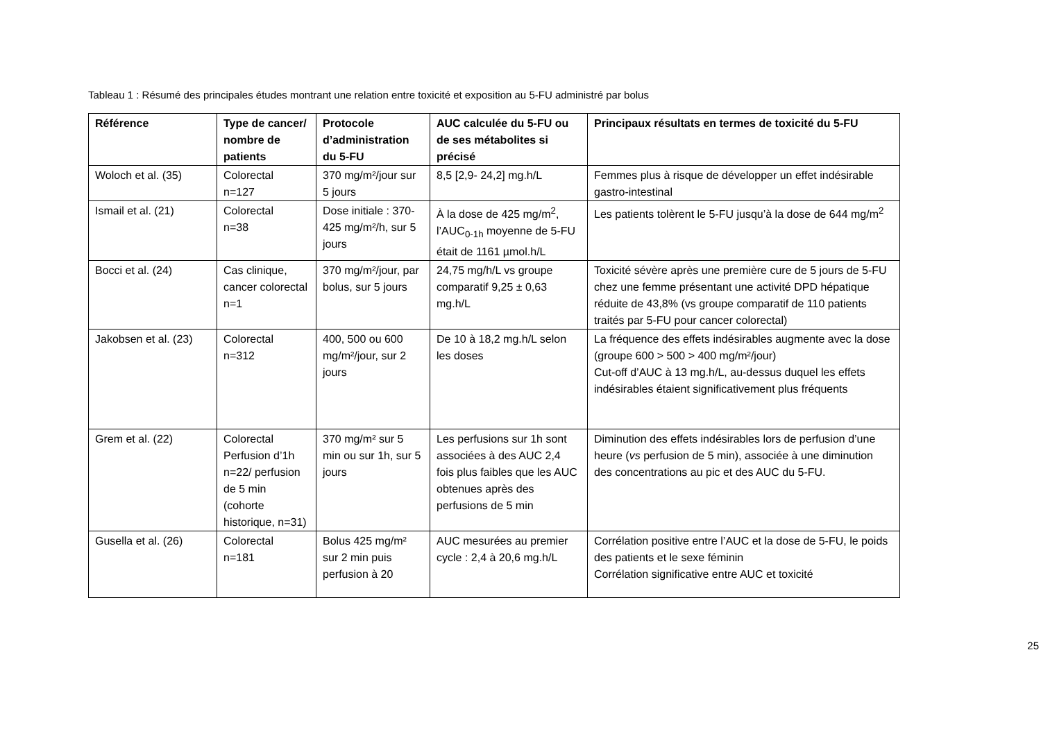Tableau 1 : Résumé des principales études montrant une relation entre toxicité et exposition au 5-FU administré par bolus
| Référence | Type de cancer/ nombre de patients | Protocole d’administration du 5-FU | AUC calculée du 5-FU ou de ses métabolites si précisé | Principaux résultats en termes de toxicité du 5-FU |
| --- | --- | --- | --- | --- |
| Woloch et al. (35) | Colorectal n=127 | 370 mg/m²/jour sur 5 jours | 8,5 [2,9- 24,2] mg.h/L | Femmes plus à risque de développer un effet indésirable gastro-intestinal |
| Ismail et al. (21) | Colorectal n=38 | Dose initiale : 370-425 mg/m²/h, sur 5 jours | À la dose de 425 mg/m<sup>2</sup>, l’AUC<sub>0-1h</sub> moyenne de 5-FU était de 1161 µmol.h/L | Les patients tolèrent le 5-FU jusqu’à la dose de 644 mg/m<sup>2</sup> |
| Bocci et al. (24) | Cas clinique, cancer colorectal n=1 | 370 mg/m²/jour, par bolus, sur 5 jours | 24,75 mg/h/L vs groupe comparatif 9,25 ± 0,63 mg.h/L | Toxicité sévère après une première cure de 5 jours de 5-FU chez une femme présentant une activité DPD hépatique réduite de 43,8% (vs groupe comparatif de 110 patients traités par 5-FU pour cancer colorectal) |
| Jakobsen et al. (23) | Colorectal n=312 | 400, 500 ou 600 mg/m²/jour, sur 2 jours | De 10 à 18,2 mg.h/L selon les doses | La fréquence des effets indésirables augmente avec la dose (groupe 600 > 500 > 400 mg/m²/jour) Cut-off d’AUC à 13 mg.h/L, au-dessus duquel les effets indésirables étaient significativement plus fréquents |
| Grem et al. (22) | Colorectal Perfusion d’1h n=22/ perfusion de 5 min (cohorte historique, n=31) | 370 mg/m² sur 5 min ou sur 1h, sur 5 jours | Les perfusions sur 1h sont associées à des AUC 2,4 fois plus faibles que les AUC obtenues après des perfusions de 5 min | Diminution des effets indésirables lors de perfusion d’une heure ( vs perfusion de 5 min), associée à une diminution des concentrations au pic et des AUC du 5-FU. |
| Gusella et al. (26) | Colorectal n=181 | Bolus 425 mg/m² sur 2 min puis perfusion à 20 | AUC mesurées au premier cycle : 2,4 à 20,6 mg.h/L | Corrélation positive entre l’AUC et la dose de 5-FU, le poids des patients et le sexe féminin Corrélation significative entre AUC et toxicité |
25